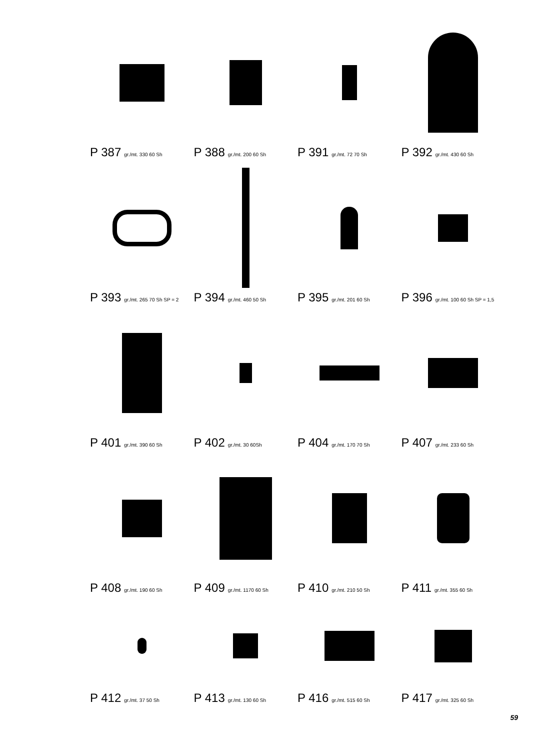P 387 gr./mt. 330 60 Sh
P 388 gr./mt. 200 60 Sh
P 391 gr./mt. 72 70 Sh
P 392 gr./mt. 430 60 Sh
P 393 gr./mt. 265 70 Sh SP = 2
P 394 gr./mt. 460 50 Sh
P 395 gr./mt. 201 60 Sh
P 396 gr./mt. 100 60 Sh SP = 1,5
P 401 gr./mt. 390 60 Sh
P 402 gr./mt. 30 60Sh
P 404 gr./mt. 170 70 Sh
P 407 gr./mt. 233 60 Sh
P 408 gr./mt. 190 60 Sh
P 409 gr./mt. 1170 60 Sh
P 410 gr./mt. 210 50 Sh
P 411 gr./mt. 355 60 Sh
P 412 gr./mt. 37 50 Sh
P 413 gr./mt. 130 60 Sh
P 416 gr./mt. 515 60 Sh
P 417 gr./mt. 325 60 Sh
59